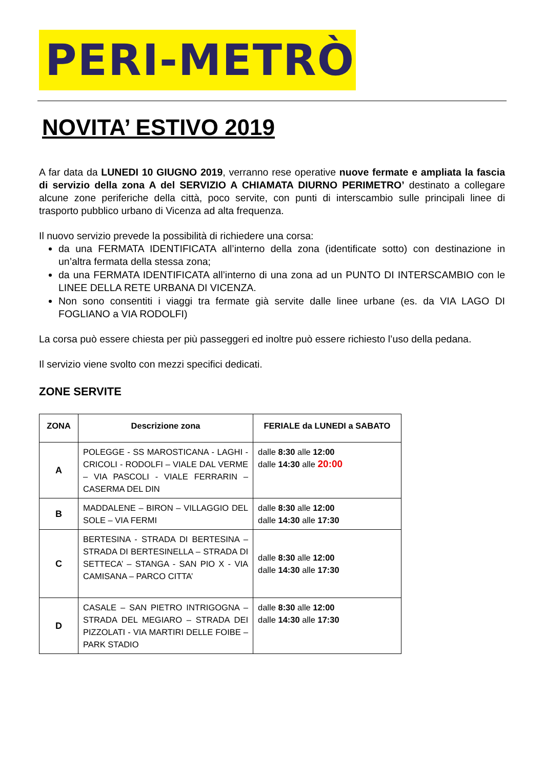PERI-METRÒ
NOVITA’ ESTIVO 2019
A far data da LUNEDI 10 GIUGNO 2019, verranno rese operative nuove fermate e ampliata la fascia di servizio della zona A del SERVIZIO A CHIAMATA DIURNO PERIMETRO’ destinato a collegare alcune zone periferiche della città, poco servite, con punti di interscambio sulle principali linee di trasporto pubblico urbano di Vicenza ad alta frequenza.
Il nuovo servizio prevede la possibilità di richiedere una corsa:
da una FERMATA IDENTIFICATA all’interno della zona (identificate sotto) con destinazione in un’altra fermata della stessa zona;
da una FERMATA IDENTIFICATA all’interno di una zona ad un PUNTO DI INTERSCAMBIO con le LINEE DELLA RETE URBANA DI VICENZA.
Non sono consentiti i viaggi tra fermate già servite dalle linee urbane (es. da VIA LAGO DI FOGLIANO a VIA RODOLFI)
La corsa può essere chiesta per più passeggeri ed inoltre può essere richiesto l’uso della pedana.
Il servizio viene svolto con mezzi specifici dedicati.
ZONE SERVITE
| ZONA | Descrizione zona | FERIALE da LUNEDI a SABATO |
| --- | --- | --- |
| A | POLEGGE - SS MAROSTICANA - LAGHI - CRICOLI - RODOLFI – VIALE DAL VERME – VIA PASCOLI - VIALE FERRARIN – CASERMA DEL DIN | dalle 8:30 alle 12:00 dalle 14:30 alle 20:00 |
| B | MADDALENE – BIRON – VILLAGGIO DEL SOLE – VIA FERMI | dalle 8:30 alle 12:00 dalle 14:30 alle 17:30 |
| C | BERTESINA - STRADA DI BERTESINA – STRADA DI BERTESINELLA – STRADA DI SETTECA’ – STANGA - SAN PIO X - VIA CAMISANA – PARCO CITTA’ | dalle 8:30 alle 12:00 dalle 14:30 alle 17:30 |
| D | CASALE – SAN PIETRO INTRIGOGNA – STRADA DEL MEGIARO – STRADA DEI PIZZOLATI - VIA MARTIRI DELLE FOIBE – PARK STADIO | dalle 8:30 alle 12:00 dalle 14:30 alle 17:30 |